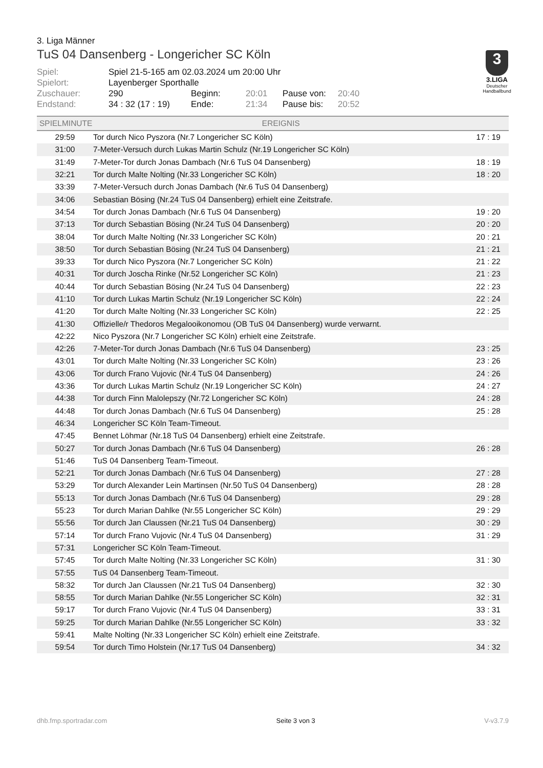3. Liga Männer
TuS 04 Dansenberg - Longericher SC Köln
| Spiel: | Spiel 21-5-165 am 02.03.2024 um 20:00 Uhr | | | | |
| Spielort: | Layenberger Sporthalle | | | | |
| Zuschauer: | 290 | Beginn: | 20:01 | Pause von: | 20:40 |
| Endstand: | 34 : 32 (17 : 19) | Ende: | 21:34 | Pause bis: | 20:52 |
| SPIELMINUTE | EREIGNIS | |
| --- | --- | --- |
| 29:59 | Tor durch Nico Pyszora (Nr.7 Longericher SC Köln) | 17 : 19 |
| 31:00 | 7-Meter-Versuch durch Lukas Martin Schulz (Nr.19 Longericher SC Köln) | |
| 31:49 | 7-Meter-Tor durch Jonas Dambach (Nr.6 TuS 04 Dansenberg) | 18 : 19 |
| 32:21 | Tor durch Malte Nolting (Nr.33 Longericher SC Köln) | 18 : 20 |
| 33:39 | 7-Meter-Versuch durch Jonas Dambach (Nr.6 TuS 04 Dansenberg) | |
| 34:06 | Sebastian Bösing (Nr.24 TuS 04 Dansenberg) erhielt eine Zeitstrafe. | |
| 34:54 | Tor durch Jonas Dambach (Nr.6 TuS 04 Dansenberg) | 19 : 20 |
| 37:13 | Tor durch Sebastian Bösing (Nr.24 TuS 04 Dansenberg) | 20 : 20 |
| 38:04 | Tor durch Malte Nolting (Nr.33 Longericher SC Köln) | 20 : 21 |
| 38:50 | Tor durch Sebastian Bösing (Nr.24 TuS 04 Dansenberg) | 21 : 21 |
| 39:33 | Tor durch Nico Pyszora (Nr.7 Longericher SC Köln) | 21 : 22 |
| 40:31 | Tor durch Joscha Rinke (Nr.52 Longericher SC Köln) | 21 : 23 |
| 40:44 | Tor durch Sebastian Bösing (Nr.24 TuS 04 Dansenberg) | 22 : 23 |
| 41:10 | Tor durch Lukas Martin Schulz (Nr.19 Longericher SC Köln) | 22 : 24 |
| 41:20 | Tor durch Malte Nolting (Nr.33 Longericher SC Köln) | 22 : 25 |
| 41:30 | Offizielle/r Thedoros Megalooikonomou (OB TuS 04 Dansenberg) wurde verwarnt. | |
| 42:22 | Nico Pyszora (Nr.7 Longericher SC Köln) erhielt eine Zeitstrafe. | |
| 42:26 | 7-Meter-Tor durch Jonas Dambach (Nr.6 TuS 04 Dansenberg) | 23 : 25 |
| 43:01 | Tor durch Malte Nolting (Nr.33 Longericher SC Köln) | 23 : 26 |
| 43:06 | Tor durch Frano Vujovic (Nr.4 TuS 04 Dansenberg) | 24 : 26 |
| 43:36 | Tor durch Lukas Martin Schulz (Nr.19 Longericher SC Köln) | 24 : 27 |
| 44:38 | Tor durch Finn Malolepszy (Nr.72 Longericher SC Köln) | 24 : 28 |
| 44:48 | Tor durch Jonas Dambach (Nr.6 TuS 04 Dansenberg) | 25 : 28 |
| 46:34 | Longericher SC Köln Team-Timeout. | |
| 47:45 | Bennet Löhmar (Nr.18 TuS 04 Dansenberg) erhielt eine Zeitstrafe. | |
| 50:27 | Tor durch Jonas Dambach (Nr.6 TuS 04 Dansenberg) | 26 : 28 |
| 51:46 | TuS 04 Dansenberg Team-Timeout. | |
| 52:21 | Tor durch Jonas Dambach (Nr.6 TuS 04 Dansenberg) | 27 : 28 |
| 53:29 | Tor durch Alexander Lein Martinsen (Nr.50 TuS 04 Dansenberg) | 28 : 28 |
| 55:13 | Tor durch Jonas Dambach (Nr.6 TuS 04 Dansenberg) | 29 : 28 |
| 55:23 | Tor durch Marian Dahlke (Nr.55 Longericher SC Köln) | 29 : 29 |
| 55:56 | Tor durch Jan Claussen (Nr.21 TuS 04 Dansenberg) | 30 : 29 |
| 57:14 | Tor durch Frano Vujovic (Nr.4 TuS 04 Dansenberg) | 31 : 29 |
| 57:31 | Longericher SC Köln Team-Timeout. | |
| 57:45 | Tor durch Malte Nolting (Nr.33 Longericher SC Köln) | 31 : 30 |
| 57:55 | TuS 04 Dansenberg Team-Timeout. | |
| 58:32 | Tor durch Jan Claussen (Nr.21 TuS 04 Dansenberg) | 32 : 30 |
| 58:55 | Tor durch Marian Dahlke (Nr.55 Longericher SC Köln) | 32 : 31 |
| 59:17 | Tor durch Frano Vujovic (Nr.4 TuS 04 Dansenberg) | 33 : 31 |
| 59:25 | Tor durch Marian Dahlke (Nr.55 Longericher SC Köln) | 33 : 32 |
| 59:41 | Malte Nolting (Nr.33 Longericher SC Köln) erhielt eine Zeitstrafe. | |
| 59:54 | Tor durch Timo Holstein (Nr.17 TuS 04 Dansenberg) | 34 : 32 |
3
3.LIGA
Deutscher Handballbund
dhb.fmp.sportradar.com Seite 3 von 3 V-v3.7.9